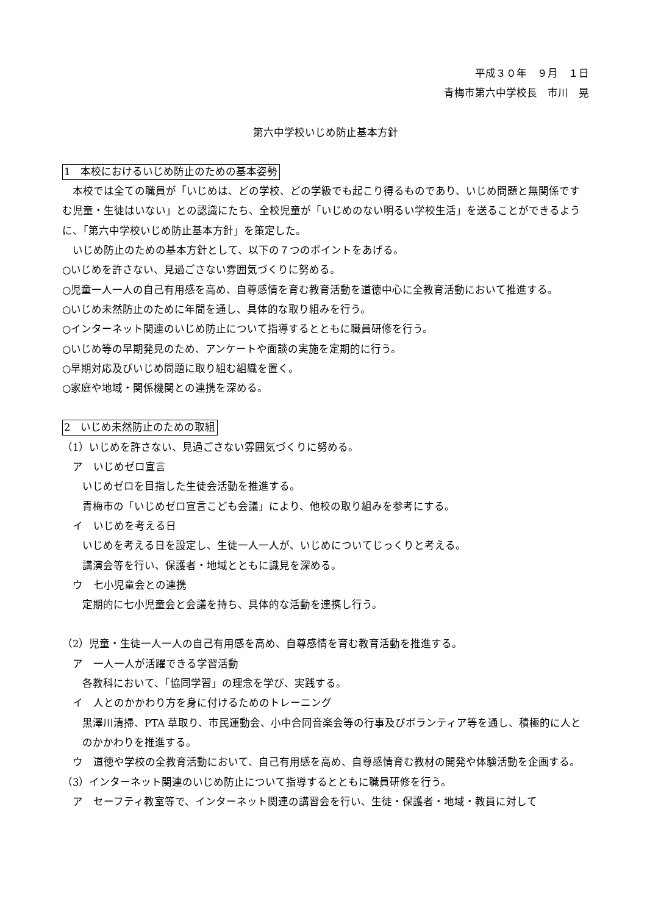平成３０年　９月　１日
青梅市第六中学校長　市川　晃
第六中学校いじめ防止基本方針
1　本校におけるいじめ防止のための基本姿勢
　本校では全ての職員が「いじめは、どの学校、どの学級でも起こり得るものであり、いじめ問題と無関係ですむ児童・生徒はいない」との認識にたち、全校児童が「いじめのない明るい学校生活」を送ることができるように、「第六中学校いじめ防止基本方針」を策定した。
　いじめ防止のための基本方針として、以下の７つのポイントをあげる。
○いじめを許さない、見過ごさない雰囲気づくりに努める。
○児童一人一人の自己有用感を高め、自尊感情を育む教育活動を道徳中心に全教育活動において推進する。
○いじめ未然防止のために年間を通し、具体的な取り組みを行う。
○インターネット関連のいじめ防止について指導するとともに職員研修を行う。
○いじめ等の早期発見のため、アンケートや面談の実施を定期的に行う。
○早期対応及びいじめ問題に取り組む組織を置く。
○家庭や地域・関係機関との連携を深める。
2　いじめ未然防止のための取組
（1）いじめを許さない、見過ごさない雰囲気づくりに努める。
ア　いじめゼロ宣言
いじめゼロを目指した生徒会活動を推進する。
青梅市の「いじめゼロ宣言こども会議」により、他校の取り組みを参考にする。
イ　いじめを考える日
いじめを考える日を設定し、生徒一人一人が、いじめについてじっくりと考える。
講演会等を行い、保護者・地域とともに識見を深める。
ウ　七小児童会との連携
定期的に七小児童会と会議を持ち、具体的な活動を連携し行う。
（2）児童・生徒一人一人の自己有用感を高め、自尊感情を育む教育活動を推進する。
ア　一人一人が活躍できる学習活動
各教科において、「協同学習」の理念を学び、実践する。
イ　人とのかかわり方を身に付けるためのトレーニング
黒澤川清掃、PTA 草取り、市民運動会、小中合同音楽会等の行事及びボランティア等を通し、積極的に人とのかかわりを推進する。
ウ　道徳や学校の全教育活動において、自己有用感を高め、自尊感情育む教材の開発や体験活動を企画する。
（3）インターネット関連のいじめ防止について指導するとともに職員研修を行う。
ア　セーフティ教室等で、インターネット関連の講習会を行い、生徒・保護者・地域・教員に対して